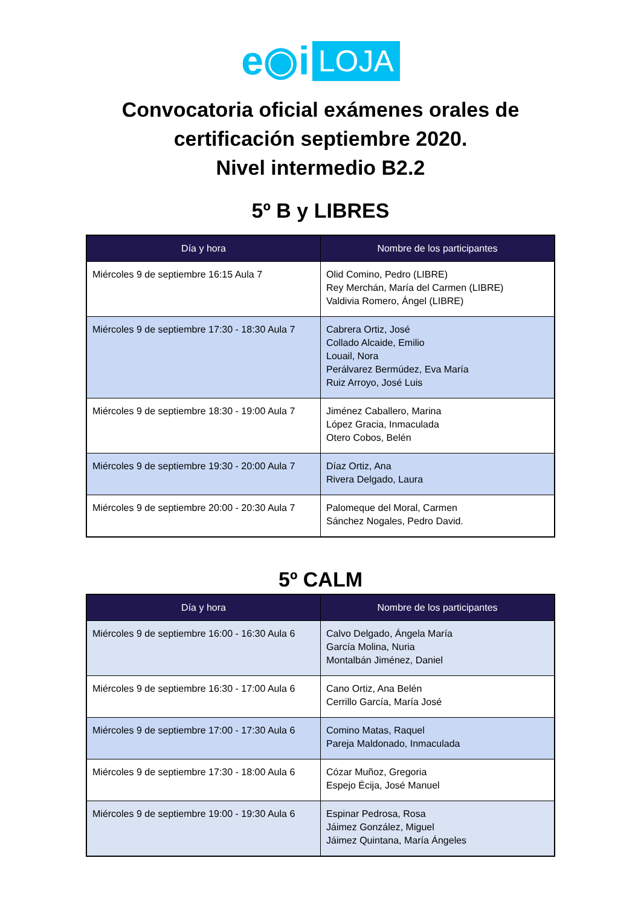e◉i LOJA
Convocatoria oficial exámenes orales de
certificación septiembre 2020.
Nivel intermedio B2.2
5º B y LIBRES
| Día y hora | Nombre de los participantes |
| --- | --- |
| Miércoles 9 de septiembre 16:15 Aula 7 | Olid Comino, Pedro (LIBRE) Rey Merchán, María del Carmen (LIBRE) Valdivia Romero, Ángel (LIBRE) |
| Miércoles 9 de septiembre 17:30 - 18:30 Aula 7 | Cabrera Ortiz, José Collado Alcaide, Emilio Louail, Nora Perálvarez Bermúdez, Eva María Ruiz Arroyo, José Luis |
| Miércoles 9 de septiembre 18:30 - 19:00 Aula 7 | Jiménez Caballero, Marina López Gracia, Inmaculada Otero Cobos, Belén |
| Miércoles 9 de septiembre 19:30 - 20:00 Aula 7 | Díaz Ortiz, Ana Rivera Delgado, Laura |
| Miércoles 9 de septiembre 20:00 - 20:30 Aula 7 | Palomeque del Moral, Carmen Sánchez Nogales, Pedro David. |
5º CALM
| Día y hora | Nombre de los participantes |
| --- | --- |
| Miércoles 9 de septiembre 16:00 - 16:30 Aula 6 | Calvo Delgado, Ángela María García Molina, Nuria Montalbán Jiménez, Daniel |
| Miércoles 9 de septiembre 16:30 - 17:00 Aula 6 | Cano Ortiz, Ana Belén Cerrillo García, María José |
| Miércoles 9 de septiembre 17:00 - 17:30 Aula 6 | Comino Matas, Raquel Pareja Maldonado, Inmaculada |
| Miércoles 9 de septiembre 17:30 - 18:00 Aula 6 | Cózar Muñoz, Gregoria Espejo Écija, José Manuel |
| Miércoles 9 de septiembre 19:00 - 19:30 Aula 6 | Espinar Pedrosa, Rosa Jáimez González, Miguel Jáimez Quintana, María Ángeles |